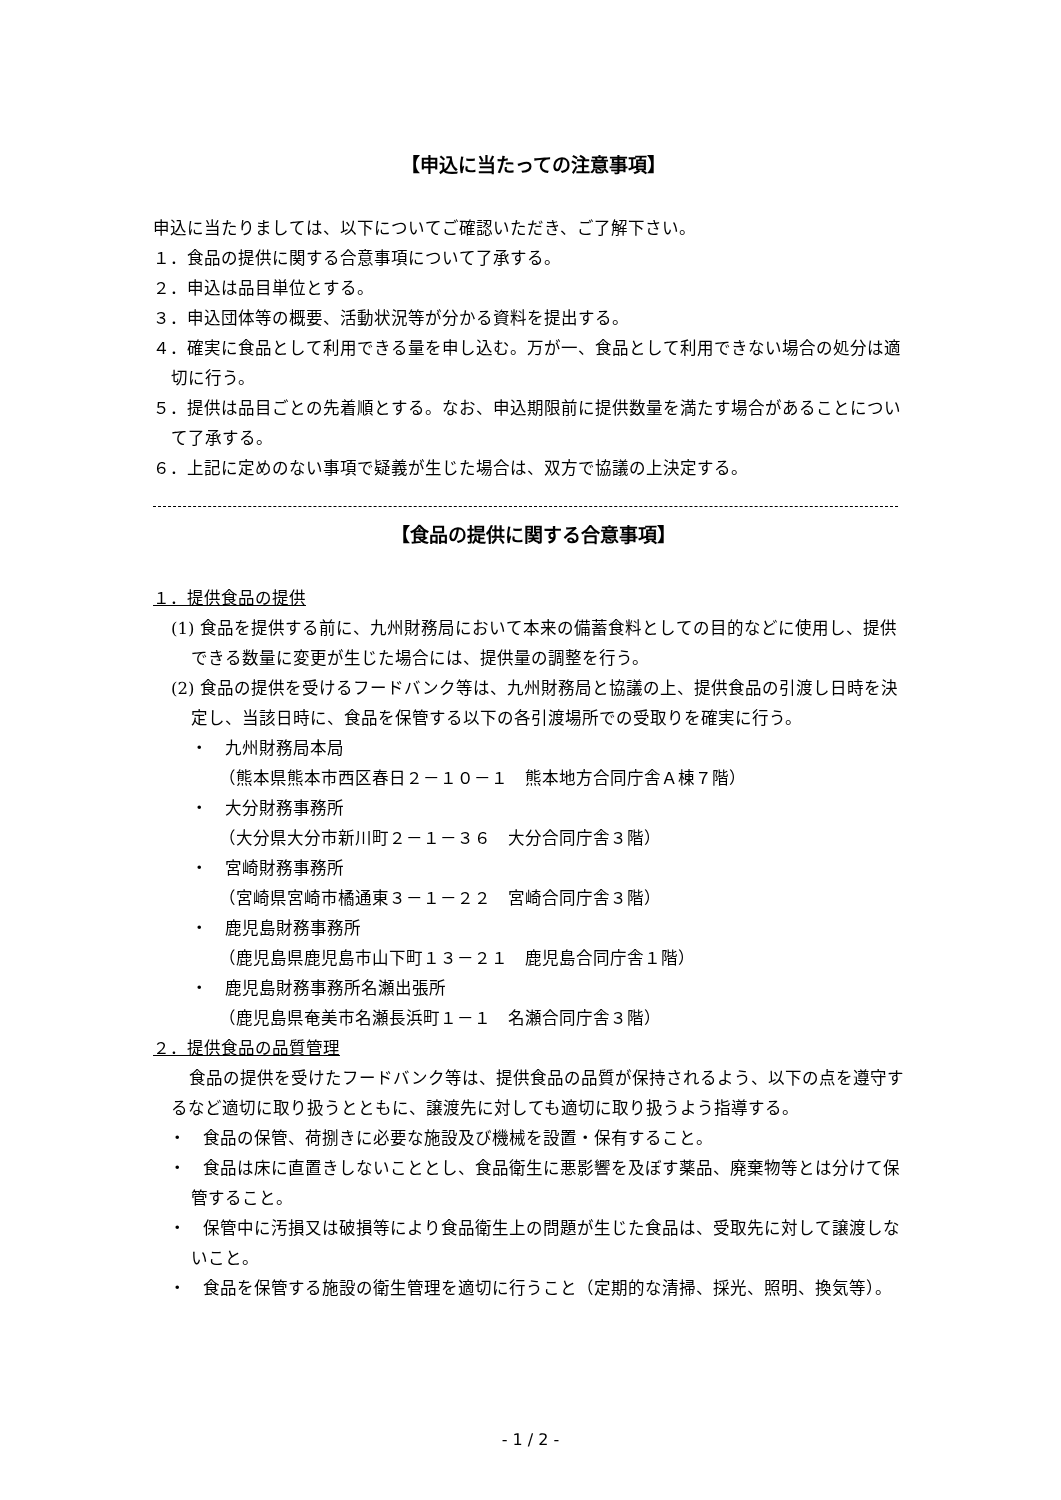【申込に当たっての注意事項】
申込に当たりましては、以下についてご確認いただき、ご了解下さい。
１．食品の提供に関する合意事項について了承する。
２．申込は品目単位とする。
３．申込団体等の概要、活動状況等が分かる資料を提出する。
４．確実に食品として利用できる量を申し込む。万が一、食品として利用できない場合の処分は適切に行う。
５．提供は品目ごとの先着順とする。なお、申込期限前に提供数量を満たす場合があることについて了承する。
６．上記に定めのない事項で疑義が生じた場合は、双方で協議の上決定する。
【食品の提供に関する合意事項】
１．提供食品の提供
(1) 食品を提供する前に、九州財務局において本来の備蓄食料としての目的などに使用し、提供できる数量に変更が生じた場合には、提供量の調整を行う。
(2) 食品の提供を受けるフードバンク等は、九州財務局と協議の上、提供食品の引渡し日時を決定し、当該日時に、食品を保管する以下の各引渡場所での受取りを確実に行う。
・　九州財務局本局
（熊本県熊本市西区春日２－１０－１　熊本地方合同庁舎Ａ棟７階）
・　大分財務事務所
（大分県大分市新川町２－１－３６　大分合同庁舎３階）
・　宮崎財務事務所
（宮崎県宮崎市橘通東３－１－２２　宮崎合同庁舎３階）
・　鹿児島財務事務所
（鹿児島県鹿児島市山下町１３－２１　鹿児島合同庁舎１階）
・　鹿児島財務事務所名瀬出張所
（鹿児島県奄美市名瀬長浜町１－１　名瀬合同庁舎３階）
２．提供食品の品質管理
食品の提供を受けたフードバンク等は、提供食品の品質が保持されるよう、以下の点を遵守するなど適切に取り扱うとともに、譲渡先に対しても適切に取り扱うよう指導する。
・　食品の保管、荷捌きに必要な施設及び機械を設置・保有すること。
・　食品は床に直置きしないこととし、食品衛生に悪影響を及ぼす薬品、廃棄物等とは分けて保管すること。
・　保管中に汚損又は破損等により食品衛生上の問題が生じた食品は、受取先に対して譲渡しないこと。
・　食品を保管する施設の衛生管理を適切に行うこと（定期的な清掃、採光、照明、換気等）。
- 1 / 2 -